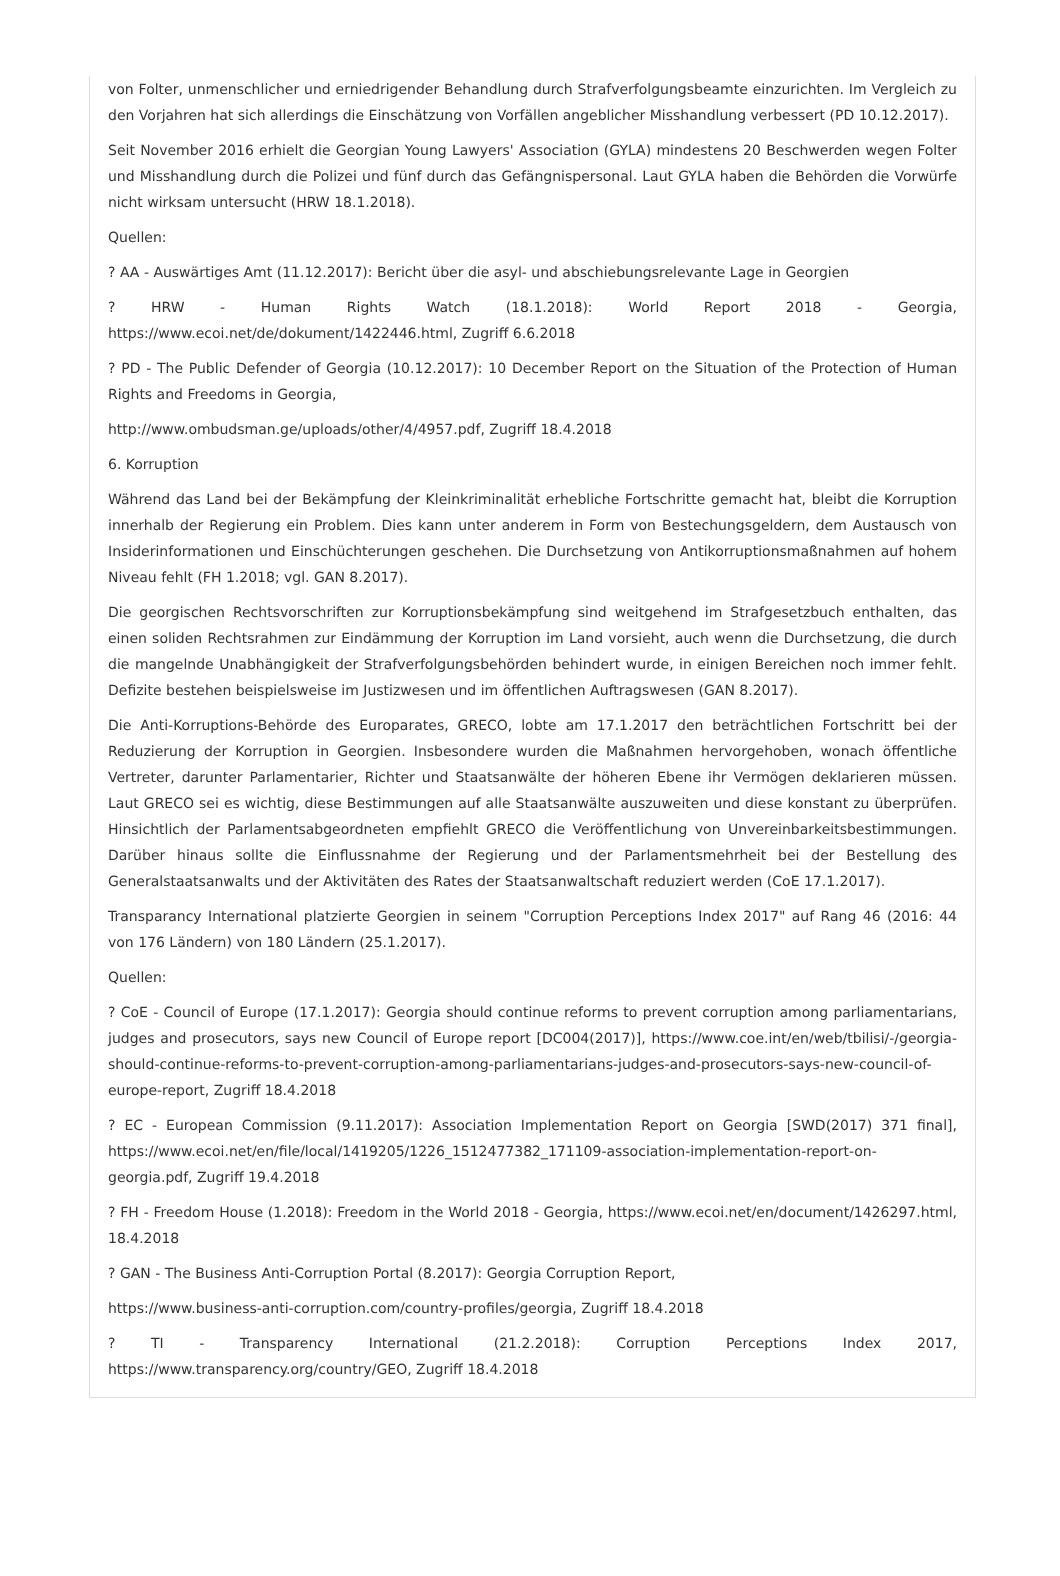von Folter, unmenschlicher und erniedrigender Behandlung durch Strafverfolgungsbeamte einzurichten. Im Vergleich zu den Vorjahren hat sich allerdings die Einschätzung von Vorfällen angeblicher Misshandlung verbessert (PD 10.12.2017).
Seit November 2016 erhielt die Georgian Young Lawyers' Association (GYLA) mindestens 20 Beschwerden wegen Folter und Misshandlung durch die Polizei und fünf durch das Gefängnispersonal. Laut GYLA haben die Behörden die Vorwürfe nicht wirksam untersucht (HRW 18.1.2018).
Quellen:
? AA - Auswärtiges Amt (11.12.2017): Bericht über die asyl- und abschiebungsrelevante Lage in Georgien
? HRW - Human Rights Watch (18.1.2018): World Report 2018 - Georgia, https://www.ecoi.net/de/dokument/1422446.html, Zugriff 6.6.2018
? PD - The Public Defender of Georgia (10.12.2017): 10 December Report on the Situation of the Protection of Human Rights and Freedoms in Georgia,
http://www.ombudsman.ge/uploads/other/4/4957.pdf, Zugriff 18.4.2018
6. Korruption
Während das Land bei der Bekämpfung der Kleinkriminalität erhebliche Fortschritte gemacht hat, bleibt die Korruption innerhalb der Regierung ein Problem. Dies kann unter anderem in Form von Bestechungsgeldern, dem Austausch von Insiderinformationen und Einschüchterungen geschehen. Die Durchsetzung von Antikorruptionsmaßnahmen auf hohem Niveau fehlt (FH 1.2018; vgl. GAN 8.2017).
Die georgischen Rechtsvorschriften zur Korruptionsbekämpfung sind weitgehend im Strafgesetzbuch enthalten, das einen soliden Rechtsrahmen zur Eindämmung der Korruption im Land vorsieht, auch wenn die Durchsetzung, die durch die mangelnde Unabhängigkeit der Strafverfolgungsbehörden behindert wurde, in einigen Bereichen noch immer fehlt. Defizite bestehen beispielsweise im Justizwesen und im öffentlichen Auftragswesen (GAN 8.2017).
Die Anti-Korruptions-Behörde des Europarates, GRECO, lobte am 17.1.2017 den beträchtlichen Fortschritt bei der Reduzierung der Korruption in Georgien. Insbesondere wurden die Maßnahmen hervorgehoben, wonach öffentliche Vertreter, darunter Parlamentarier, Richter und Staatsanwälte der höheren Ebene ihr Vermögen deklarieren müssen. Laut GRECO sei es wichtig, diese Bestimmungen auf alle Staatsanwälte auszuweiten und diese konstant zu überprüfen. Hinsichtlich der Parlamentsabgeordneten empfiehlt GRECO die Veröffentlichung von Unvereinbarkeitsbestimmungen. Darüber hinaus sollte die Einflussnahme der Regierung und der Parlamentsmehrheit bei der Bestellung des Generalstaatsanwalts und der Aktivitäten des Rates der Staatsanwaltschaft reduziert werden (CoE 17.1.2017).
Transparancy International platzierte Georgien in seinem "Corruption Perceptions Index 2017" auf Rang 46 (2016: 44 von 176 Ländern) von 180 Ländern (25.1.2017).
Quellen:
? CoE - Council of Europe (17.1.2017): Georgia should continue reforms to prevent corruption among parliamentarians, judges and prosecutors, says new Council of Europe report [DC004(2017)], https://www.coe.int/en/web/tbilisi/-/georgia-should-continue-reforms-to-prevent-corruption-among-parliamentarians-judges-and-prosecutors-says-new-council-of-europe-report, Zugriff 18.4.2018
? EC - European Commission (9.11.2017): Association Implementation Report on Georgia [SWD(2017) 371 final], https://www.ecoi.net/en/file/local/1419205/1226_1512477382_171109-association-implementation-report-on-georgia.pdf, Zugriff 19.4.2018
? FH - Freedom House (1.2018): Freedom in the World 2018 - Georgia, https://www.ecoi.net/en/document/1426297.html, 18.4.2018
? GAN - The Business Anti-Corruption Portal (8.2017): Georgia Corruption Report,
https://www.business-anti-corruption.com/country-profiles/georgia, Zugriff 18.4.2018
? TI - Transparency International (21.2.2018): Corruption Perceptions Index 2017, https://www.transparency.org/country/GEO, Zugriff 18.4.2018